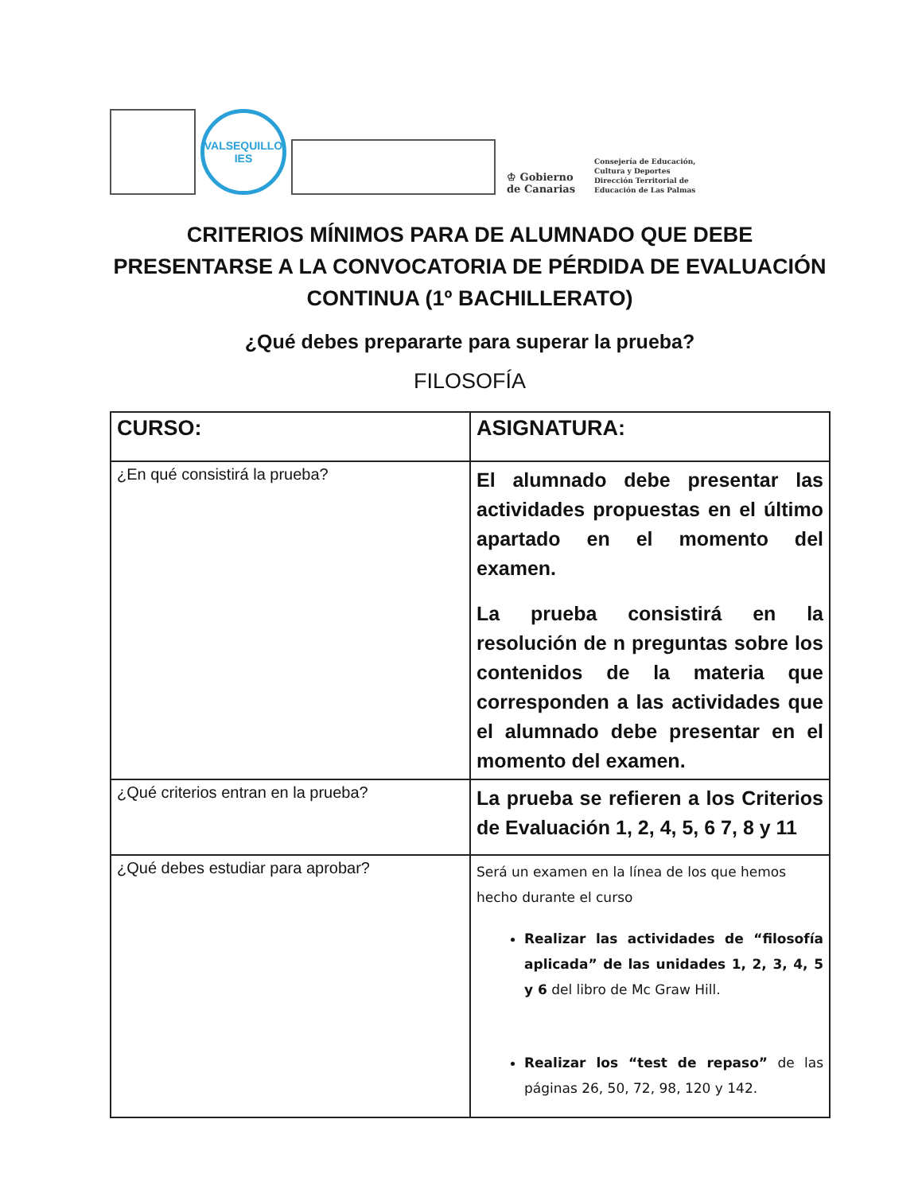VALSEQUILLO
IES
♔ Gobierno
de Canarias
Consejería de Educación,
Cultura y Deportes
Dirección Territorial de
Educación de Las Palmas
CRITERIOS MÍNIMOS PARA DE ALUMNADO QUE DEBE PRESENTARSE A LA CONVOCATORIA DE PÉRDIDA DE EVALUACIÓN CONTINUA (1º BACHILLERATO)
¿Qué debes prepararte para superar la prueba?
FILOSOFÍA
| CURSO: | ASIGNATURA: |
| ¿En qué consistirá la prueba? | El alumnado debe presentar las actividades propuestas en el último apartado en el momento del examen. La prueba consistirá en la resolución de n preguntas sobre los contenidos de la materia que corresponden a las actividades que el alumnado debe presentar en el momento del examen. |
| ¿Qué criterios entran en la prueba? | La prueba se refieren a los Criterios de Evaluación 1, 2, 4, 5, 6 7, 8 y 11 |
| ¿Qué debes estudiar para aprobar? | Será un examen en la línea de los que hemos hecho durante el curso Realizar las actividades de “filosofía aplicada” de las unidades 1, 2, 3, 4, 5 y 6 del libro de Mc Graw Hill. Realizar los “test de repaso” de las páginas 26, 50, 72, 98, 120 y 142. |